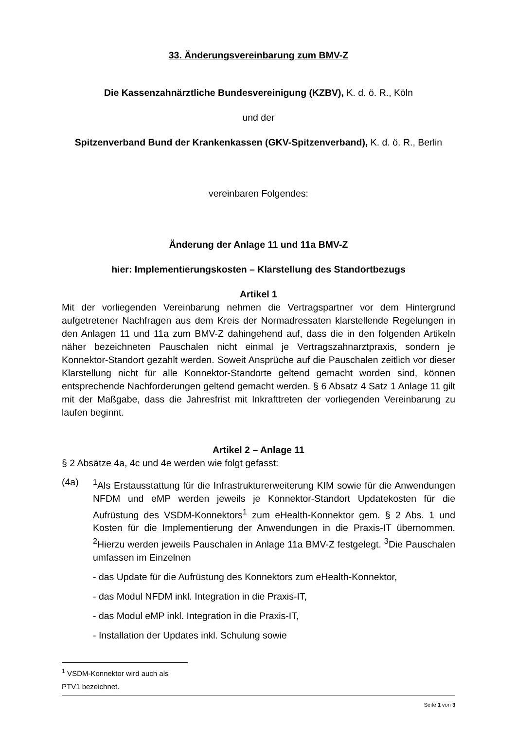33. Änderungsvereinbarung zum BMV-Z
Die Kassenzahnärztliche Bundesvereinigung (KZBV), K. d. ö. R., Köln
und der
Spitzenverband Bund der Krankenkassen (GKV-Spitzenverband), K. d. ö. R., Berlin
vereinbaren Folgendes:
Änderung der Anlage 11 und 11a BMV-Z
hier: Implementierungskosten – Klarstellung des Standortbezugs
Artikel 1
Mit der vorliegenden Vereinbarung nehmen die Vertragspartner vor dem Hintergrund aufgetretener Nachfragen aus dem Kreis der Normadressaten klarstellende Regelungen in den Anlagen 11 und 11a zum BMV-Z dahingehend auf, dass die in den folgenden Artikeln näher bezeichneten Pauschalen nicht einmal je Vertragszahnarztpraxis, sondern je Konnektor-Standort gezahlt werden. Soweit Ansprüche auf die Pauschalen zeitlich vor dieser Klarstellung nicht für alle Konnektor-Standorte geltend gemacht worden sind, können entsprechende Nachforderungen geltend gemacht werden. § 6 Absatz 4 Satz 1 Anlage 11 gilt mit der Maßgabe, dass die Jahresfrist mit Inkrafttreten der vorliegenden Vereinbarung zu laufen beginnt.
Artikel 2 – Anlage 11
§ 2 Absätze 4a, 4c und 4e werden wie folgt gefasst:
(4a) <sup>1</sup>Als Erstausstattung für die Infrastrukturerweiterung KIM sowie für die Anwendungen NFDM und eMP werden jeweils je Konnektor-Standort Updatekosten für die Aufrüstung des VSDM-Konnektors<sup>1</sup> zum eHealth-Konnektor gem. § 2 Abs. 1 und Kosten für die Implementierung der Anwendungen in die Praxis-IT übernommen. <sup>2</sup>Hierzu werden jeweils Pauschalen in Anlage 11a BMV-Z festgelegt. <sup>3</sup>Die Pauschalen umfassen im Einzelnen
- das Update für die Aufrüstung des Konnektors zum eHealth-Konnektor,
- das Modul NFDM inkl. Integration in die Praxis-IT,
- das Modul eMP inkl. Integration in die Praxis-IT,
- Installation der Updates inkl. Schulung sowie
<sup>1</sup> VSDM-Konnektor wird auch als PTV1 bezeichnet.
Seite 1 von 3